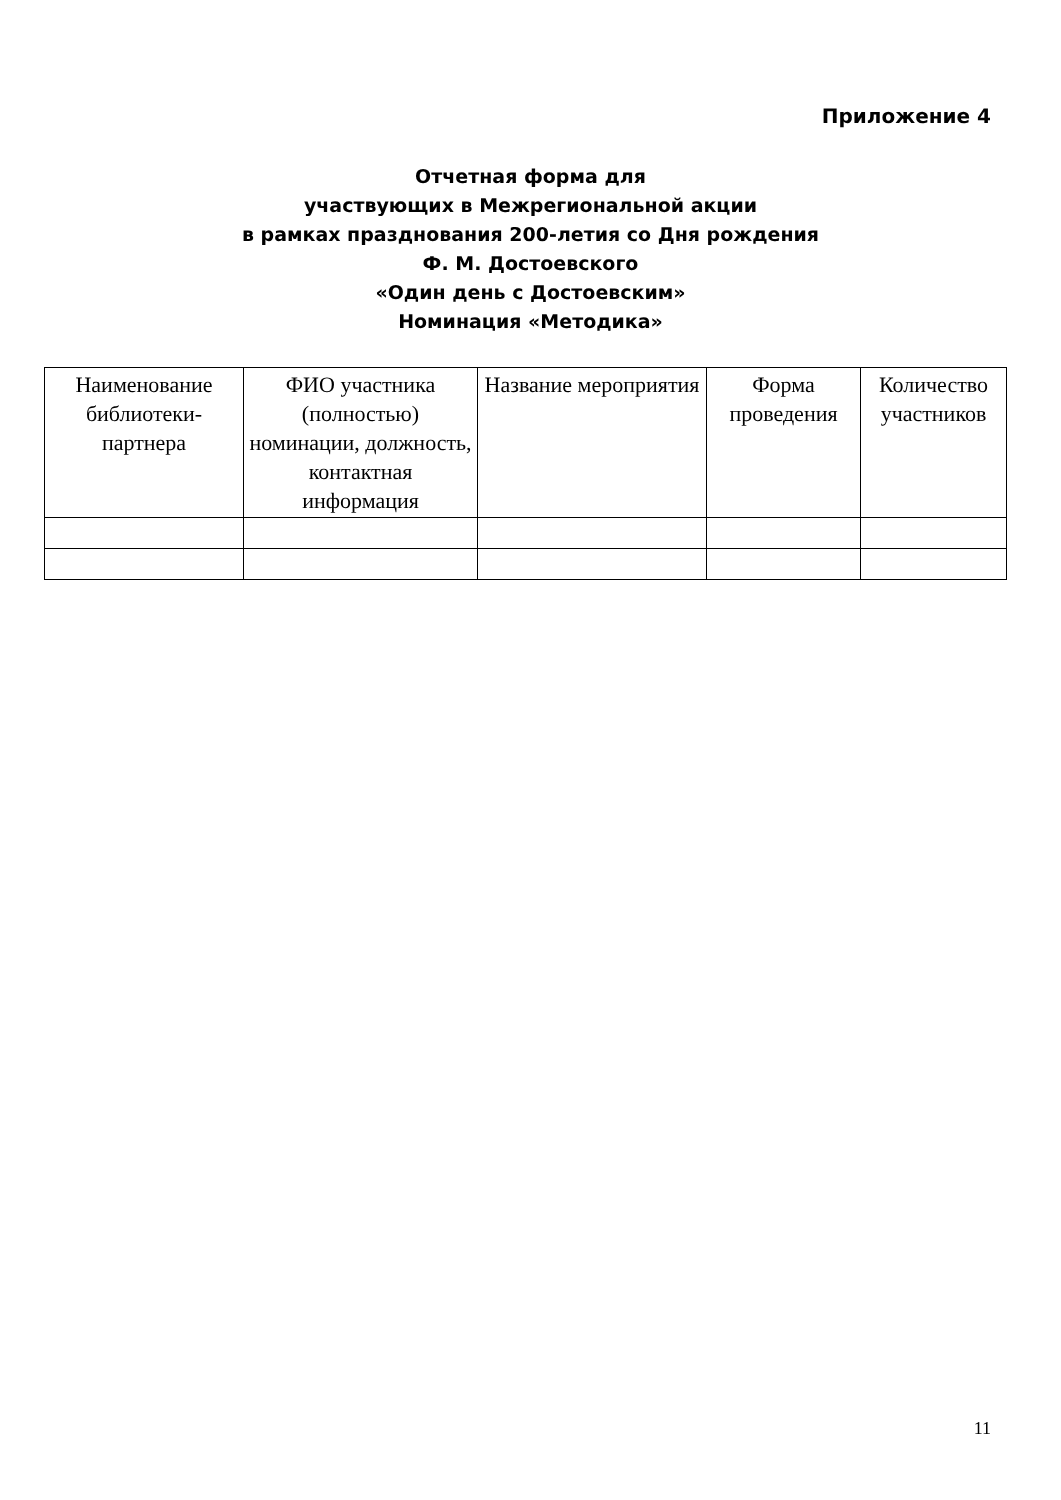Приложение 4
Отчетная форма для
участвующих в Межрегиональной акции
в рамках празднования 200-летия со Дня рождения
Ф. М. Достоевского
«Один день с Достоевским»
Номинация «Методика»
| Наименование библиотеки-партнера | ФИО участника (полностью) номинации, должность, контактная информация | Название мероприятия | Форма проведения | Количество участников |
| --- | --- | --- | --- | --- |
11